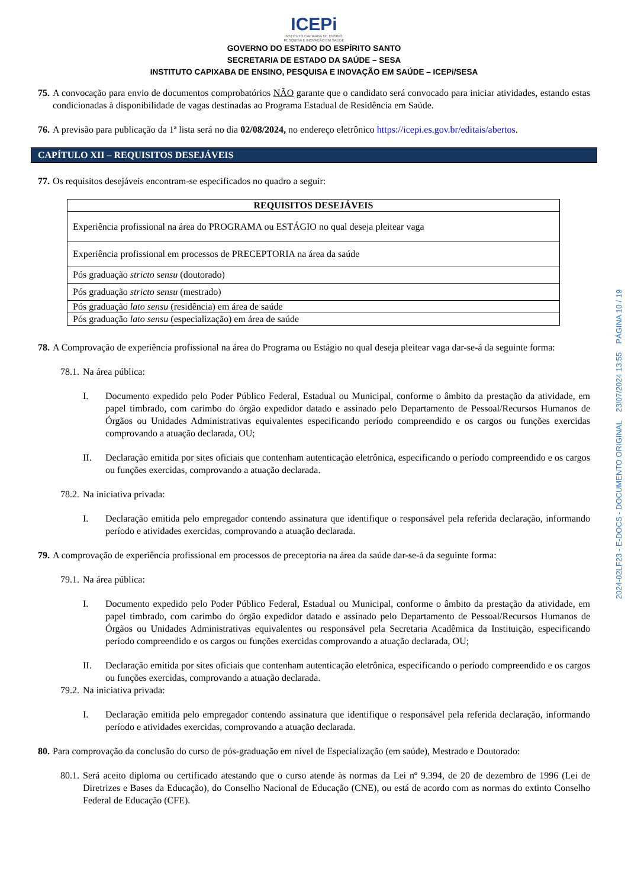ICEPi
INSTITUTO CAPIXABA DE ENSINO,
PESQUISA E INOVAÇÃO EM SAÚDE
GOVERNO DO ESTADO DO ESPÍRITO SANTO
SECRETARIA DE ESTADO DA SAÚDE – SESA
INSTITUTO CAPIXABA DE ENSINO, PESQUISA E INOVAÇÃO EM SAÚDE – ICEPi/SESA
75. A convocação para envio de documentos comprobatórios NÃO garante que o candidato será convocado para iniciar atividades, estando estas condicionadas à disponibilidade de vagas destinadas ao Programa Estadual de Residência em Saúde.
76. A previsão para publicação da 1ª lista será no dia 02/08/2024, no endereço eletrônico https://icepi.es.gov.br/editais/abertos.
CAPÍTULO XII – REQUISITOS DESEJÁVEIS
77. Os requisitos desejáveis encontram-se especificados no quadro a seguir:
| REQUISITOS DESEJÁVEIS |
| --- |
| Experiência profissional na área do PROGRAMA ou ESTÁGIO no qual deseja pleitear vaga |
| Experiência profissional em processos de PRECEPTORIA na área da saúde |
| Pós graduação stricto sensu (doutorado) |
| Pós graduação stricto sensu (mestrado) |
| Pós graduação lato sensu (residência) em área de saúde |
| Pós graduação lato sensu (especialização) em área de saúde |
78. A Comprovação de experiência profissional na área do Programa ou Estágio no qual deseja pleitear vaga dar-se-á da seguinte forma:
78.1. Na área pública:
I. Documento expedido pelo Poder Público Federal, Estadual ou Municipal, conforme o âmbito da prestação da atividade, em papel timbrado, com carimbo do órgão expedidor datado e assinado pelo Departamento de Pessoal/Recursos Humanos de Órgãos ou Unidades Administrativas equivalentes especificando período compreendido e os cargos ou funções exercidas comprovando a atuação declarada, OU;
II. Declaração emitida por sites oficiais que contenham autenticação eletrônica, especificando o período compreendido e os cargos ou funções exercidas, comprovando a atuação declarada.
78.2. Na iniciativa privada:
I. Declaração emitida pelo empregador contendo assinatura que identifique o responsável pela referida declaração, informando período e atividades exercidas, comprovando a atuação declarada.
79. A comprovação de experiência profissional em processos de preceptoria na área da saúde dar-se-á da seguinte forma:
79.1. Na área pública:
I. Documento expedido pelo Poder Público Federal, Estadual ou Municipal, conforme o âmbito da prestação da atividade, em papel timbrado, com carimbo do órgão expedidor datado e assinado pelo Departamento de Pessoal/Recursos Humanos de Órgãos ou Unidades Administrativas equivalentes ou responsável pela Secretaria Acadêmica da Instituição, especificando período compreendido e os cargos ou funções exercidas comprovando a atuação declarada, OU;
II. Declaração emitida por sites oficiais que contenham autenticação eletrônica, especificando o período compreendido e os cargos ou funções exercidas, comprovando a atuação declarada.
79.2. Na iniciativa privada:
I. Declaração emitida pelo empregador contendo assinatura que identifique o responsável pela referida declaração, informando período e atividades exercidas, comprovando a atuação declarada.
80. Para comprovação da conclusão do curso de pós-graduação em nível de Especialização (em saúde), Mestrado e Doutorado:
80.1. Será aceito diploma ou certificado atestando que o curso atende às normas da Lei nº 9.394, de 20 de dezembro de 1996 (Lei de Diretrizes e Bases da Educação), do Conselho Nacional de Educação (CNE), ou está de acordo com as normas do extinto Conselho Federal de Educação (CFE).
2024-02LF23 - E-DOCS - DOCUMENTO ORIGINAL 23/07/2024 13:55 PÁGINA 10 / 19